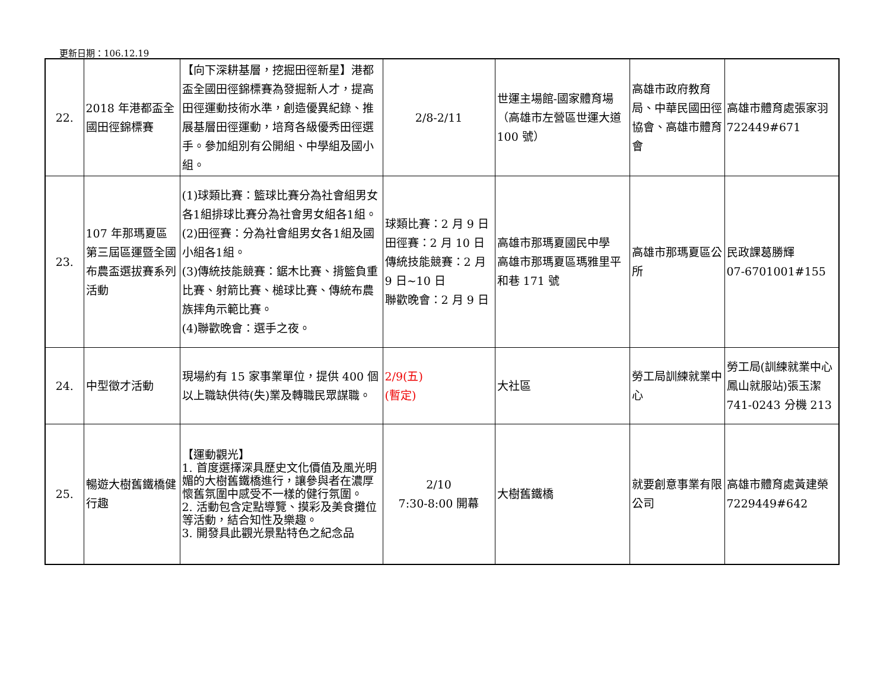更新日期：106.12.19
| 22. | 2018 年港都盃全國田徑錦標賽 | 【向下深耕基層，挖掘田徑新星】港都盃全國田徑錦標賽為發掘新人才，提高田徑運動技術水準，創造優異紀錄、推展基層田徑運動，培育各級優秀田徑選手。參加組別有公開組、中學組及國小組。 | 2/8-2/11 | 世運主場館-國家體育場（高雄市左營區世運大道 100 號） | 高雄市政府教育局、中華民國田徑協會、高雄市體育會 | 高雄市體育處張家羽 722449#671 |
| 23. | 107 年那瑪夏區第三屆區運暨全國布農盃選拔賽系列活動 | (1)球類比賽：籃球比賽分為社會組男女各1組排球比賽分為社會男女組各1組。 (2)田徑賽：分為社會組男女各1組及國小組各1組。 (3)傳統技能競賽：鋸木比賽、揹籃負重比賽、射箭比賽、槌球比賽、傳統布農族摔角示範比賽。 (4)聯歡晚會：選手之夜。 | 球類比賽：2 月 9 日 田徑賽：2 月 10 日 傳統技能競賽：2 月 9 日~10 日 聯歡晚會：2 月 9 日 | 高雄市那瑪夏國民中學 高雄市那瑪夏區瑪雅里平和巷 171 號 | 高雄市那瑪夏區公所 | 民政課葛勝輝 07-6701001#155 |
| 24. | 中型徵才活動 | 現場約有 15 家事業單位，提供 400 個以上職缺供待(失)業及轉職民眾謀職。 | 2/9(五) (暫定) | 大社區 | 勞工局訓練就業中心 | 勞工局(訓練就業中心鳳山就服站)張玉潔 741-0243 分機 213 |
| 25. | 暢遊大樹舊鐵橋健行趣 | 【運動觀光】 1. 首度選擇深具歷史文化價值及風光明媚的大樹舊鐵橋進行，讓參與者在濃厚懷舊氛圍中感受不一樣的健行氛圍。 2. 活動包含定點導覽、摸彩及美食攤位等活動，結合知性及樂趣。 3. 開發具此觀光景點特色之紀念品 | 2/10 7:30-8:00 開幕 | 大樹舊鐵橋 | 就要創意事業有限公司 | 高雄市體育處黃建榮 7229449#642 |